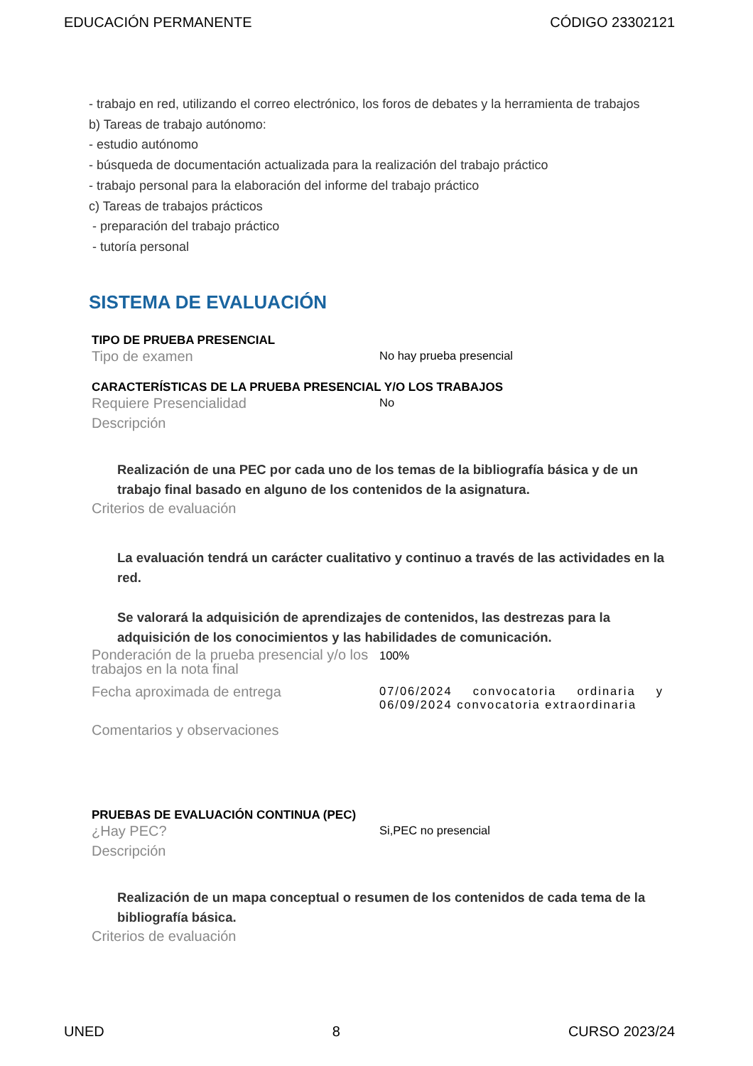EDUCACIÓN PERMANENTE CÓDIGO 23302121
- trabajo en red, utilizando el correo electrónico, los foros de debates y la herramienta de trabajos
b) Tareas de trabajo autónomo:
- estudio autónomo
- búsqueda de documentación actualizada para la realización del trabajo práctico
- trabajo personal para la elaboración del informe del trabajo práctico
c) Tareas de trabajos prácticos
- preparación del trabajo práctico
- tutoría personal
SISTEMA DE EVALUACIÓN
TIPO DE PRUEBA PRESENCIAL
Tipo de examen
No hay prueba presencial
CARACTERÍSTICAS DE LA PRUEBA PRESENCIAL Y/O LOS TRABAJOS
Requiere Presencialidad
No
Descripción
Realización de una PEC por cada uno de los temas de la bibliografía básica y de un trabajo final basado en alguno de los contenidos de la asignatura.
Criterios de evaluación
La evaluación tendrá un carácter cualitativo y continuo a través de las actividades en la red.
Se valorará la adquisición de aprendizajes de contenidos, las destrezas para la adquisición de los conocimientos y las habilidades de comunicación.
Ponderación de la prueba presencial y/o los trabajos en la nota final
100%
Fecha aproximada de entrega
07/06/2024 convocatoria ordinaria y 06/09/2024 convocatoria extraordinaria
Comentarios y observaciones
PRUEBAS DE EVALUACIÓN CONTINUA (PEC)
¿Hay PEC?
Si,PEC no presencial
Descripción
Realización de un mapa conceptual o resumen de los contenidos de cada tema de la bibliografía básica.
Criterios de evaluación
UNED 8 CURSO 2023/24